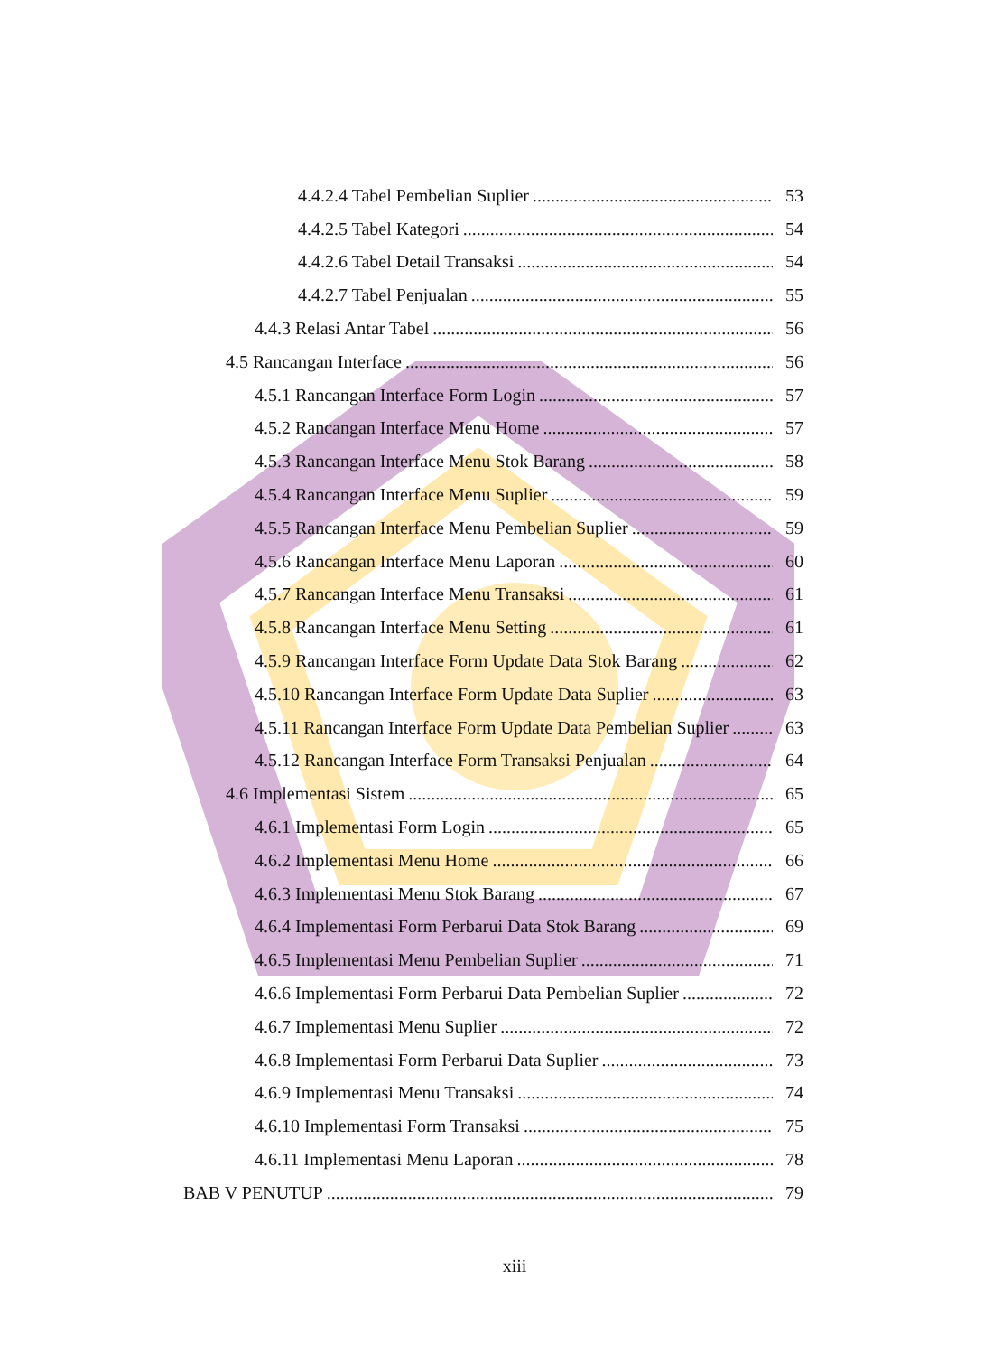4.4.2.4 Tabel Pembelian Suplier 53
4.4.2.5 Tabel Kategori 54
4.4.2.6 Tabel Detail Transaksi 54
4.4.2.7 Tabel Penjualan 55
4.4.3 Relasi Antar Tabel 56
4.5 Rancangan Interface 56
4.5.1 Rancangan Interface Form Login 57
4.5.2 Rancangan Interface Menu Home 57
4.5.3 Rancangan Interface Menu Stok Barang 58
4.5.4 Rancangan Interface Menu Suplier 59
4.5.5 Rancangan Interface Menu Pembelian Suplier 59
4.5.6 Rancangan Interface Menu Laporan 60
4.5.7 Rancangan Interface Menu Transaksi 61
4.5.8 Rancangan Interface Menu Setting 61
4.5.9 Rancangan Interface Form Update Data Stok Barang 62
4.5.10 Rancangan Interface Form Update Data Suplier 63
4.5.11 Rancangan Interface Form Update Data Pembelian Suplier 63
4.5.12 Rancangan Interface Form Transaksi Penjualan 64
4.6 Implementasi Sistem 65
4.6.1 Implementasi Form Login 65
4.6.2 Implementasi Menu Home 66
4.6.3 Implementasi Menu Stok Barang 67
4.6.4 Implementasi Form Perbarui Data Stok Barang 69
4.6.5 Implementasi Menu Pembelian Suplier 71
4.6.6 Implementasi Form Perbarui Data Pembelian Suplier 72
4.6.7 Implementasi Menu Suplier 72
4.6.8 Implementasi Form Perbarui Data Suplier 73
4.6.9 Implementasi Menu Transaksi 74
4.6.10 Implementasi Form Transaksi 75
4.6.11 Implementasi Menu Laporan 78
BAB V PENUTUP 79
xiii